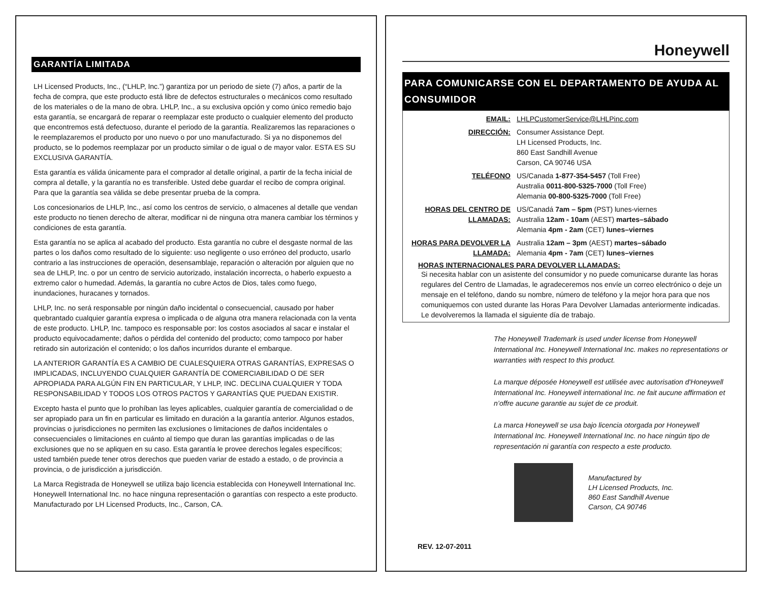GARANTÍA LIMITADA
LH Licensed Products, Inc., (“LHLP, Inc.”) garantiza por un periodo de siete (7) años, a partir de la fecha de compra, que este producto está libre de defectos estructurales o mecánicos como resultado de los materiales o de la mano de obra. LHLP, Inc., a su exclusiva opción y como único remedio bajo esta garantía, se encargará de reparar o reemplazar este producto o cualquier elemento del producto que encontremos está defectuoso, durante el periodo de la garantía. Realizaremos las reparaciones o le reemplazaremos el producto por uno nuevo o por uno manufacturado. Si ya no disponemos del producto, se lo podemos reemplazar por un producto similar o de igual o de mayor valor. ESTA ES SU EXCLUSIVA GARANTÍA.
Esta garantía es válida únicamente para el comprador al detalle original, a partir de la fecha inicial de compra al detalle, y la garantía no es transferible. Usted debe guardar el recibo de compra original. Para que la garantía sea válida se debe presentar prueba de la compra.
Los concesionarios de LHLP, Inc., así como los centros de servicio, o almacenes al detalle que vendan este producto no tienen derecho de alterar, modificar ni de ninguna otra manera cambiar los términos y condiciones de esta garantía.
Esta garantía no se aplica al acabado del producto. Esta garantía no cubre el desgaste normal de las partes o los daños como resultado de lo siguiente: uso negligente o uso erróneo del producto, usarlo contrario a las instrucciones de operación, desensamblaje, reparación o alteración por alguien que no sea de LHLP, Inc. o por un centro de servicio autorizado, instalación incorrecta, o haberlo expuesto a extremo calor o humedad. Además, la garantía no cubre Actos de Dios, tales como fuego, inundaciones, huracanes y tornados.
LHLP, Inc. no será responsable por ningún daño incidental o consecuencial, causado por haber quebrantado cualquier garantía expresa o implicada o de alguna otra manera relacionada con la venta de este producto. LHLP, Inc. tampoco es responsable por: los costos asociados al sacar e instalar el producto equivocadamente; daños o pérdida del contenido del producto; como tampoco por haber retirado sin autorización el contenido; o los daños incurridos durante el embarque.
LA ANTERIOR GARANTÍA ES A CAMBIO DE CUALESQUIERA OTRAS GARANTÍAS, EXPRESAS O IMPLICADAS, INCLUYENDO CUALQUIER GARANTÍA DE COMERCIABILIDAD O DE SER APROPIADA PARA ALGÚN FIN EN PARTICULAR, Y LHLP, INC. DECLINA CUALQUIER Y TODA RESPONSABILIDAD Y TODOS LOS OTROS PACTOS Y GARANTÍAS QUE PUEDAN EXISTIR.
Excepto hasta el punto que lo prohíban las leyes aplicables, cualquier garantía de comercialidad o de ser apropiado para un fin en particular es limitado en duración a la garantía anterior. Algunos estados, provincias o jurisdicciones no permiten las exclusiones o limitaciones de daños incidentales o consecuenciales o limitaciones en cuánto al tiempo que duran las garantías implicadas o de las exclusiones que no se apliquen en su caso. Esta garantía le provee derechos legales específicos; usted también puede tener otros derechos que pueden variar de estado a estado, o de provincia a provincia, o de jurisdicción a jurisdicción.
La Marca Registrada de Honeywell se utiliza bajo licencia establecida con Honeywell International Inc. Honeywell International Inc. no hace ninguna representación o garantías con respecto a este producto. Manufacturado por LH Licensed Products, Inc., Carson, CA.
Honeywell
PARA COMUNICARSE CON EL DEPARTAMENTO DE AYUDA AL CONSUMIDOR
| EMAIL: | LHLPCustomerService@LHLPinc.com |
| DIRECCIÓN: | Consumer Assistance Dept. LH Licensed Products, Inc. 860 East Sandhill Avenue Carson, CA 90746 USA |
| TELÉFONO | US/Canada 1-877-354-5457 (Toll Free) Australia 0011-800-5325-7000 (Toll Free) Alemania 00-800-5325-7000 (Toll Free) |
| HORAS DEL CENTRO DE LLAMADAS: | US/Canadá 7am – 5pm (PST) lunes-viernes Australia 12am - 10am (AEST) martes–sábado Alemania 4pm - 2am (CET) lunes–viernes |
| HORAS PARA DEVOLVER LA LLAMADA: | Australia 12am – 3pm (AEST) martes–sábado Alemania 4pm - 7am (CET) lunes–viernes |
HORAS INTERNACIONALES PARA DEVOLVER LLAMADAS:
Si necesita hablar con un asistente del consumidor y no puede comunicarse durante las horas regulares del Centro de Llamadas, le agradeceremos nos envíe un correo electrónico o deje un mensaje en el teléfono, dando su nombre, número de teléfono y la mejor hora para que nos comuniquemos con usted durante las Horas Para Devolver Llamadas anteriormente indicadas. Le devolveremos la llamada el siguiente día de trabajo.
The Honeywell Trademark is used under license from Honeywell International Inc. Honeywell International Inc. makes no representations or warranties with respect to this product.
La marque déposée Honeywell est utilisée avec autorisation d'Honeywell International Inc. Honeywell international Inc. ne fait aucune affirmation et n’offre aucune garantie au sujet de ce produit.
La marca Honeywell se usa bajo licencia otorgada por Honeywell International Inc. Honeywell International Inc. no hace ningún tipo de representación ni garantía con respecto a este producto.
Manufactured by
LH Licensed Products, Inc.
860 East Sandhill Avenue
Carson, CA 90746
REV. 12-07-2011